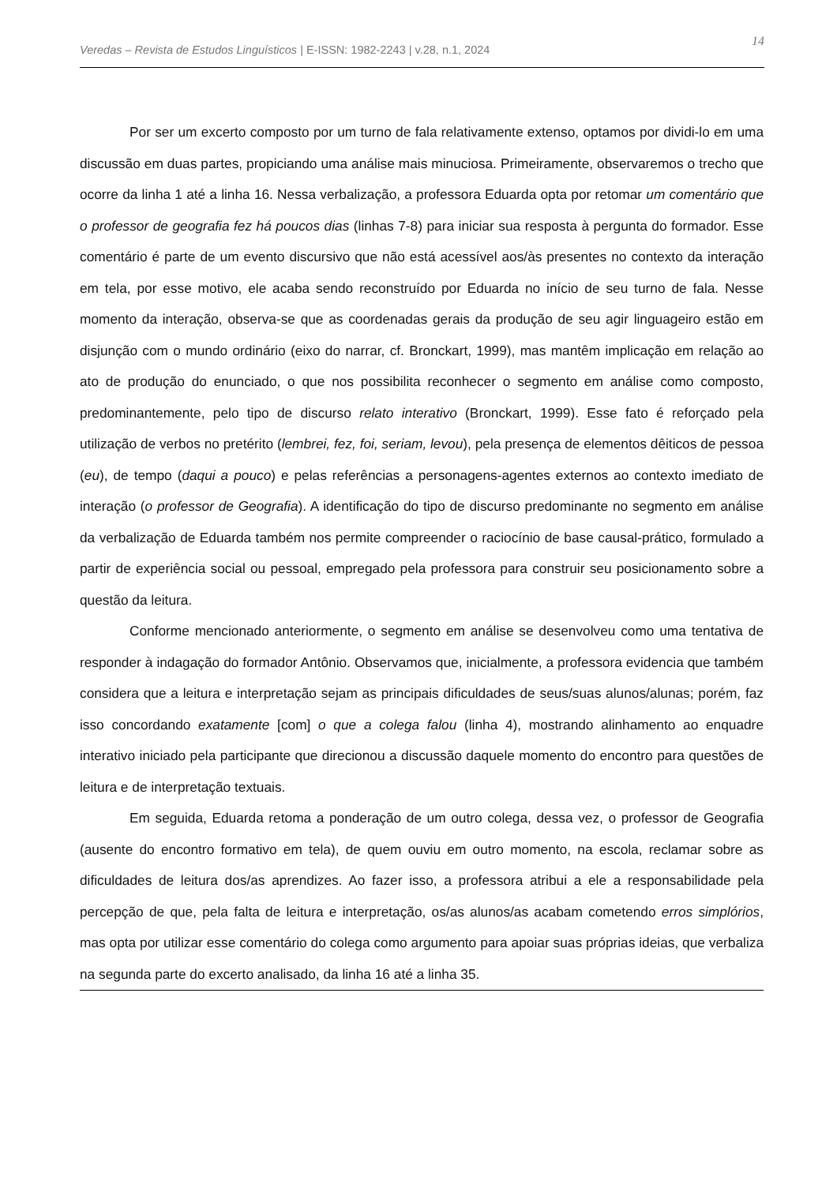14 Veredas – Revista de Estudos Linguísticos | E-ISSN: 1982-2243 | v.28, n.1, 2024
Por ser um excerto composto por um turno de fala relativamente extenso, optamos por dividi-lo em uma discussão em duas partes, propiciando uma análise mais minuciosa. Primeiramente, observaremos o trecho que ocorre da linha 1 até a linha 16. Nessa verbalização, a professora Eduarda opta por retomar um comentário que o professor de geografia fez há poucos dias (linhas 7-8) para iniciar sua resposta à pergunta do formador. Esse comentário é parte de um evento discursivo que não está acessível aos/às presentes no contexto da interação em tela, por esse motivo, ele acaba sendo reconstruído por Eduarda no início de seu turno de fala. Nesse momento da interação, observa-se que as coordenadas gerais da produção de seu agir linguageiro estão em disjunção com o mundo ordinário (eixo do narrar, cf. Bronckart, 1999), mas mantêm implicação em relação ao ato de produção do enunciado, o que nos possibilita reconhecer o segmento em análise como composto, predominantemente, pelo tipo de discurso relato interativo (Bronckart, 1999). Esse fato é reforçado pela utilização de verbos no pretérito (lembrei, fez, foi, seriam, levou), pela presença de elementos dêiticos de pessoa (eu), de tempo (daqui a pouco) e pelas referências a personagens-agentes externos ao contexto imediato de interação (o professor de Geografia). A identificação do tipo de discurso predominante no segmento em análise da verbalização de Eduarda também nos permite compreender o raciocínio de base causal-prático, formulado a partir de experiência social ou pessoal, empregado pela professora para construir seu posicionamento sobre a questão da leitura.
Conforme mencionado anteriormente, o segmento em análise se desenvolveu como uma tentativa de responder à indagação do formador Antônio. Observamos que, inicialmente, a professora evidencia que também considera que a leitura e interpretação sejam as principais dificuldades de seus/suas alunos/alunas; porém, faz isso concordando exatamente [com] o que a colega falou (linha 4), mostrando alinhamento ao enquadre interativo iniciado pela participante que direcionou a discussão daquele momento do encontro para questões de leitura e de interpretação textuais.
Em seguida, Eduarda retoma a ponderação de um outro colega, dessa vez, o professor de Geografia (ausente do encontro formativo em tela), de quem ouviu em outro momento, na escola, reclamar sobre as dificuldades de leitura dos/as aprendizes. Ao fazer isso, a professora atribui a ele a responsabilidade pela percepção de que, pela falta de leitura e interpretação, os/as alunos/as acabam cometendo erros simplórios, mas opta por utilizar esse comentário do colega como argumento para apoiar suas próprias ideias, que verbaliza na segunda parte do excerto analisado, da linha 16 até a linha 35.